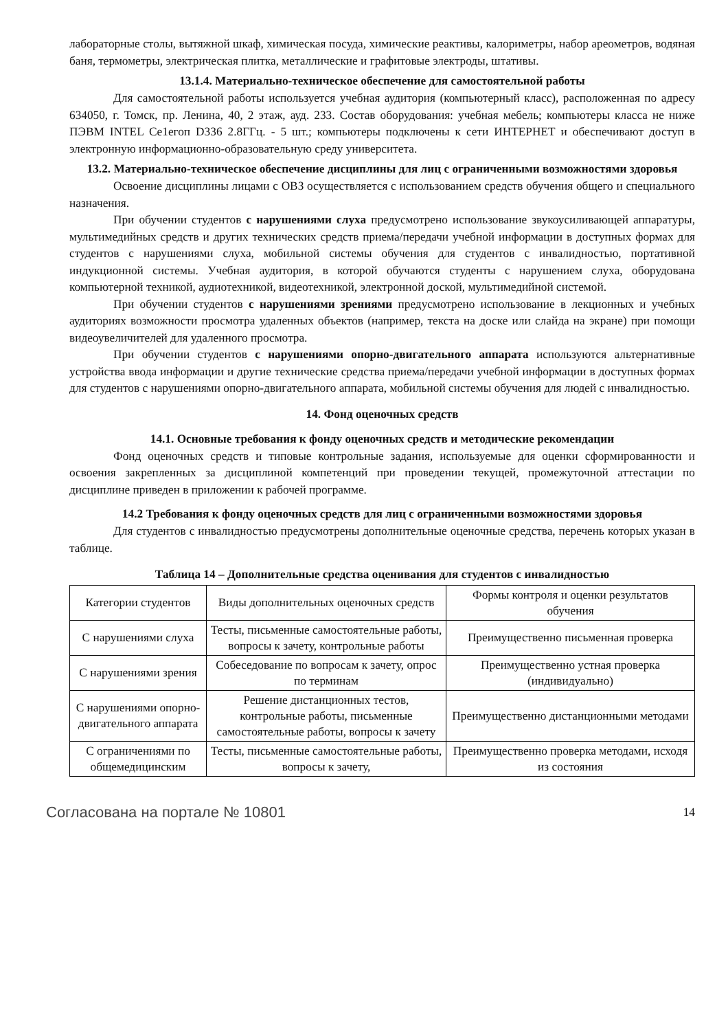лабораторные столы, вытяжной шкаф, химическая посуда, химические реактивы, калориметры, набор ареометров, водяная баня, термометры, электрическая плитка, металлические и графитовые электроды, штативы.
13.1.4. Материально-техническое обеспечение для самостоятельной работы
Для самостоятельной работы используется учебная аудитория (компьютерный класс), расположенная по адресу 634050, г. Томск, пр. Ленина, 40, 2 этаж, ауд. 233. Состав оборудования: учебная мебель; компьютеры класса не ниже ПЭВМ INTEL Ce1eгоп D336 2.8ГГц. - 5 шт.; компьютеры подключены к сети ИНТЕРНЕТ и обеспечивают доступ в электронную информационно-образовательную среду университета.
13.2. Материально-техническое обеспечение дисциплины для лиц с ограниченными возможностями здоровья
Освоение дисциплины лицами с ОВЗ осуществляется с использованием средств обучения общего и специального назначения.
При обучении студентов с нарушениями слуха предусмотрено использование звукоусиливающей аппаратуры, мультимедийных средств и других технических средств приема/передачи учебной информации в доступных формах для студентов с нарушениями слуха, мобильной системы обучения для студентов с инвалидностью, портативной индукционной системы. Учебная аудитория, в которой обучаются студенты с нарушением слуха, оборудована компьютерной техникой, аудиотехникой, видеотехникой, электронной доской, мультимедийной системой.
При обучении студентов с нарушениями зрениями предусмотрено использование в лекционных и учебных аудиториях возможности просмотра удаленных объектов (например, текста на доске или слайда на экране) при помощи видеоувеличителей для удаленного просмотра.
При обучении студентов с нарушениями опорно-двигательного аппарата используются альтернативные устройства ввода информации и другие технические средства приема/передачи учебной информации в доступных формах для студентов с нарушениями опорно-двигательного аппарата, мобильной системы обучения для людей с инвалидностью.
14. Фонд оценочных средств
14.1. Основные требования к фонду оценочных средств и методические рекомендации
Фонд оценочных средств и типовые контрольные задания, используемые для оценки сформированности и освоения закрепленных за дисциплиной компетенций при проведении текущей, промежуточной аттестации по дисциплине приведен в приложении к рабочей программе.
14.2 Требования к фонду оценочных средств для лиц с ограниченными возможностями здоровья
Для студентов с инвалидностью предусмотрены дополнительные оценочные средства, перечень которых указан в таблице.
Таблица 14 – Дополнительные средства оценивания для студентов с инвалидностью
| Категории студентов | Виды дополнительных оценочных средств | Формы контроля и оценки результатов обучения |
| С нарушениями слуха | Тесты, письменные самостоятельные работы, вопросы к зачету, контрольные работы | Преимущественно письменная проверка |
| С нарушениями зрения | Собеседование по вопросам к зачету, опрос по терминам | Преимущественно устная проверка (индивидуально) |
| С нарушениями опорно-двигательного аппарата | Решение дистанционных тестов, контрольные работы, письменные самостоятельные работы, вопросы к зачету | Преимущественно дистанционными методами |
| С ограничениями по общемедицинским | Тесты, письменные самостоятельные работы, вопросы к зачету, | Преимущественно проверка методами, исходя из состояния |
Согласована на портале № 10801 14